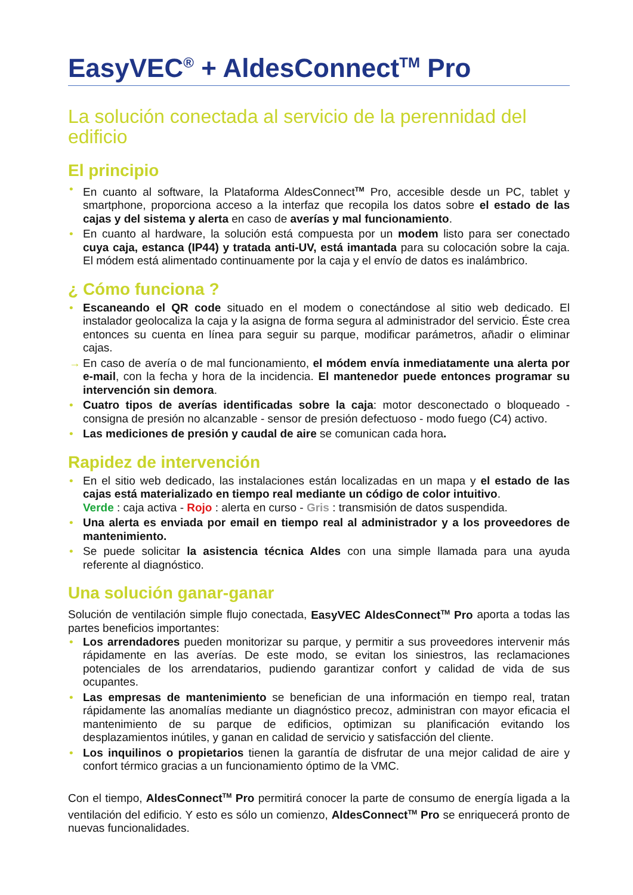EasyVEC<sup>®</sup> + AldesConnect<sup>TM</sup> Pro
La solución conectada al servicio de la perennidad del edificio
El principio
• En cuanto al software, la Plataforma AldesConnect<sup>TM</sup> Pro, accesible desde un PC, tablet y smartphone, proporciona acceso a la interfaz que recopila los datos sobre el estado de las cajas y del sistema y alerta en caso de averías y mal funcionamiento.
• En cuanto al hardware, la solución está compuesta por un modem listo para ser conectado cuya caja, estanca (IP44) y tratada anti-UV, está imantada para su colocación sobre la caja. El módem está alimentado continuamente por la caja y el envío de datos es inalámbrico.
¿ Cómo funciona ?
• Escaneando el QR code situado en el modem o conectándose al sitio web dedicado. El instalador geolocaliza la caja y la asigna de forma segura al administrador del servicio. Éste crea entonces su cuenta en línea para seguir su parque, modificar parámetros, añadir o eliminar cajas.
→ En caso de avería o de mal funcionamiento, el módem envía inmediatamente una alerta por e-mail, con la fecha y hora de la incidencia. El mantenedor puede entonces programar su intervención sin demora.
• Cuatro tipos de averías identificadas sobre la caja: motor desconectado o bloqueado - consigna de presión no alcanzable - sensor de presión defectuoso - modo fuego (C4) activo.
• Las mediciones de presión y caudal de aire se comunican cada hora.
Rapidez de intervención
• En el sitio web dedicado, las instalaciones están localizadas en un mapa y el estado de las cajas está materializado en tiempo real mediante un código de color intuitivo.
Verde : caja activa - Rojo : alerta en curso - Gris : transmisión de datos suspendida.
• Una alerta es enviada por email en tiempo real al administrador y a los proveedores de mantenimiento.
• Se puede solicitar la asistencia técnica Aldes con una simple llamada para una ayuda referente al diagnóstico.
Una solución ganar-ganar
Solución de ventilación simple flujo conectada, EasyVEC AldesConnect<sup>TM</sup> Pro aporta a todas las partes beneficios importantes:
• Los arrendadores pueden monitorizar su parque, y permitir a sus proveedores intervenir más rápidamente en las averías. De este modo, se evitan los siniestros, las reclamaciones potenciales de los arrendatarios, pudiendo garantizar confort y calidad de vida de sus ocupantes.
• Las empresas de mantenimiento se benefician de una información en tiempo real, tratan rápidamente las anomalías mediante un diagnóstico precoz, administran con mayor eficacia el mantenimiento de su parque de edificios, optimizan su planificación evitando los desplazamientos inútiles, y ganan en calidad de servicio y satisfacción del cliente.
• Los inquilinos o propietarios tienen la garantía de disfrutar de una mejor calidad de aire y confort térmico gracias a un funcionamiento óptimo de la VMC.
Con el tiempo, AldesConnect<sup>TM</sup> Pro permitirá conocer la parte de consumo de energía ligada a la ventilación del edificio. Y esto es sólo un comienzo, AldesConnect<sup>TM</sup> Pro se enriquecerá pronto de nuevas funcionalidades.